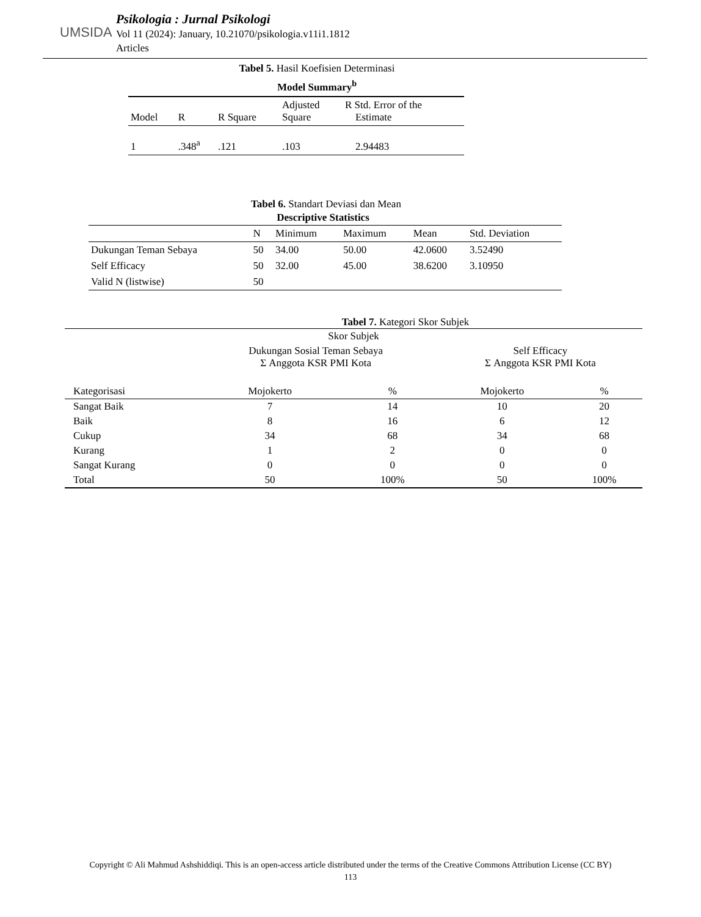UMSIDA
Psikologia : Jurnal Psikologi
Vol 11 (2024): January, 10.21070/psikologia.v11i1.1812
Articles
Tabel 5. Hasil Koefisien Determinasi
Model Summary<sup>b</sup>
| Model | R | R Square | Adjusted Square | R Std. Error of the Estimate |
| --- | --- | --- | --- | --- |
| 1 | .348<sup>a</sup> | .121 | .103 | 2.94483 |
Tabel 6. Standart Deviasi dan Mean
Descriptive Statistics
| | N | Minimum | Maximum | Mean | Std. Deviation |
| --- | --- | --- | --- | --- | --- |
| Dukungan Teman Sebaya | 50 | 34.00 | 50.00 | 42.0600 | 3.52490 |
| Self Efficacy | 50 | 32.00 | 45.00 | 38.6200 | 3.10950 |
| Valid N (listwise) | 50 | | | | |
Tabel 7. Kategori Skor Subjek
| Skor Subjek | | | | |
| | Dukungan Sosial Teman Sebaya Σ Anggota KSR PMI Kota | | Self Efficacy Σ Anggota KSR PMI Kota | |
| Kategorisasi | Mojokerto | % | Mojokerto | % |
| Sangat Baik | 7 | 14 | 10 | 20 |
| Baik | 8 | 16 | 6 | 12 |
| Cukup | 34 | 68 | 34 | 68 |
| Kurang | 1 | 2 | 0 | 0 |
| Sangat Kurang | 0 | 0 | 0 | 0 |
| Total | 50 | 100% | 50 | 100% |
Copyright © Ali Mahmud Ashshiddiqi. This is an open-access article distributed under the terms of the Creative Commons Attribution License (CC BY)
113